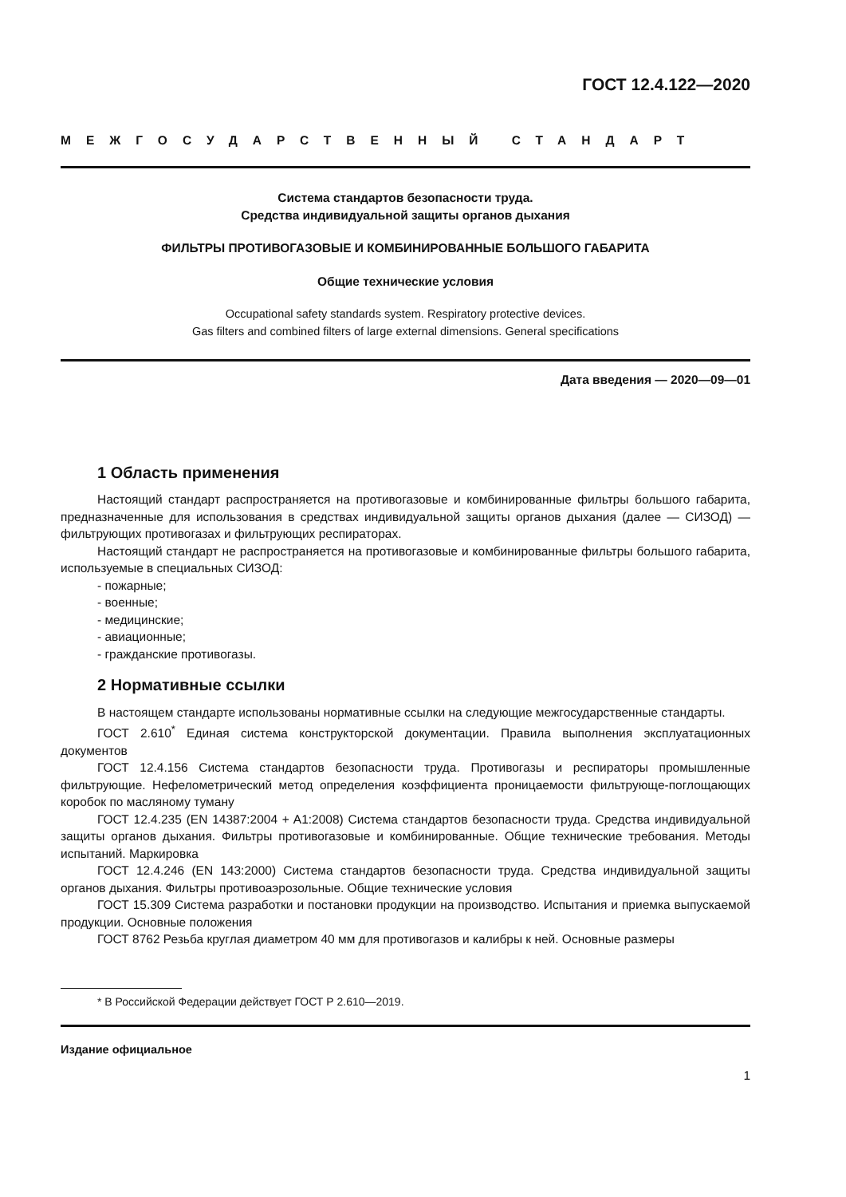ГОСТ 12.4.122—2020
МЕЖГОСУДАРСТВЕННЫЙ СТАНДАРТ
Система стандартов безопасности труда.
Средства индивидуальной защиты органов дыхания
ФИЛЬТРЫ ПРОТИВОГАЗОВЫЕ И КОМБИНИРОВАННЫЕ БОЛЬШОГО ГАБАРИТА
Общие технические условия
Occupational safety standards system. Respiratory protective devices.
Gas filters and combined filters of large external dimensions. General specifications
Дата введения — 2020—09—01
1 Область применения
Настоящий стандарт распространяется на противогазовые и комбинированные фильтры большого габарита, предназначенные для использования в средствах индивидуальной защиты органов дыхания (далее — СИЗОД) — фильтрующих противогазах и фильтрующих респираторах.
Настоящий стандарт не распространяется на противогазовые и комбинированные фильтры большого габарита, используемые в специальных СИЗОД:
- пожарные;
- военные;
- медицинские;
- авиационные;
- гражданские противогазы.
2 Нормативные ссылки
В настоящем стандарте использованы нормативные ссылки на следующие межгосударственные стандарты.
ГОСТ 2.610<sup>*</sup> Единая система конструкторской документации. Правила выполнения эксплуатационных документов
ГОСТ 12.4.156 Система стандартов безопасности труда. Противогазы и респираторы промышленные фильтрующие. Нефелометрический метод определения коэффициента проницаемости фильтрующе-поглощающих коробок по масляному туману
ГОСТ 12.4.235 (EN 14387:2004 + A1:2008) Система стандартов безопасности труда. Средства индивидуальной защиты органов дыхания. Фильтры противогазовые и комбинированные. Общие технические требования. Методы испытаний. Маркировка
ГОСТ 12.4.246 (EN 143:2000) Система стандартов безопасности труда. Средства индивидуальной защиты органов дыхания. Фильтры противоаэрозольные. Общие технические условия
ГОСТ 15.309 Система разработки и постановки продукции на производство. Испытания и приемка выпускаемой продукции. Основные положения
ГОСТ 8762 Резьба круглая диаметром 40 мм для противогазов и калибры к ней. Основные размеры
* В Российской Федерации действует ГОСТ Р 2.610—2019.
Издание официальное
1